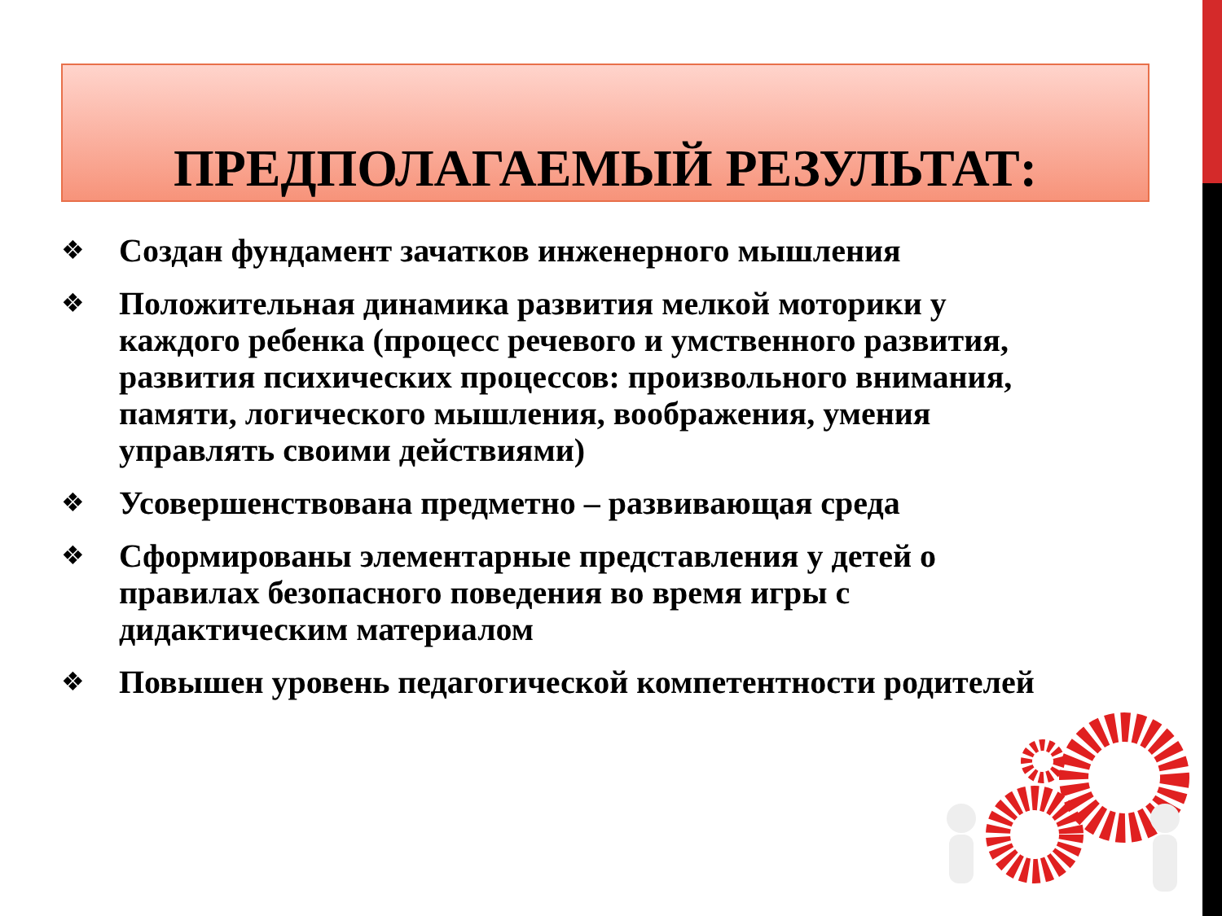ПРЕДПОЛАГАЕМЫЙ РЕЗУЛЬТАТ:
❖ Создан фундамент зачатков инженерного мышления
❖ Положительная динамика развития мелкой моторики у каждого ребенка (процесс речевого и умственного развития, развития психических процессов: произвольного внимания, памяти, логического мышления, воображения, умения управлять своими действиями)
❖ Усовершенствована предметно – развивающая среда
❖ Сформированы элементарные представления у детей о правилах безопасного поведения во время игры с дидактическим материалом
❖ Повышен уровень педагогической компетентности родителей